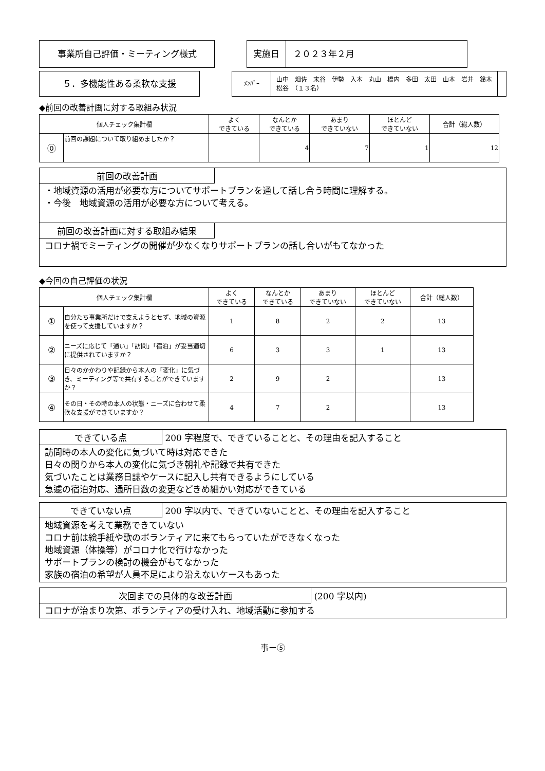事業所自己評価・ミーティング様式 実施日 ２０２３年２月
５．多機能性ある柔軟な支援
ﾒﾝﾊﾞｰ
山中　畑佐　末谷　伊勢　入本　丸山　橋内　多田　太田　山本　岩井　鈴木　松谷　（１３名）
◆前回の改善計画に対する取組み状況
| 個人チェック集計欄 | | よく できている | なんとか できている | あまり できていない | ほとんど できていない | 合計（総人数） |
| --- | --- | --- | --- | --- | --- | --- |
| ⓪ | 前回の課題について取り組めましたか？ | | 4 | 7 | 1 | 12 |
前回の改善計画
・地域資源の活用が必要な方についてサポートプランを通して話し合う時間に理解する。
・今後　地域資源の活用が必要な方について考える。
前回の改善計画に対する取組み結果
コロナ禍でミーティングの開催が少なくなりサポートプランの話し合いがもてなかった
◆今回の自己評価の状況
| 個人チェック集計欄 | | よく できている | なんとか できている | あまり できていない | ほとんど できていない | 合計（総人数） |
| --- | --- | --- | --- | --- | --- | --- |
| ① | 自分たち事業所だけで支えようとせず、地域の資源を使って支援していますか？ | 1 | 8 | 2 | 2 | 13 |
| ② | ニーズに応じて「通い」「訪問」「宿泊」が妥当適切に提供されていますか？ | 6 | 3 | 3 | 1 | 13 |
| ③ | 日々のかかわりや記録から本人の「変化」に気づき、ミーティング等で共有することができていますか？ | 2 | 9 | 2 | | 13 |
| ④ | その日・その時の本人の状態・ニーズに合わせて柔軟な支援ができていますか？ | 4 | 7 | 2 | | 13 |
できている点 200 字程度で、できていることと、その理由を記入すること
訪問時の本人の変化に気づいて時は対応できた
日々の関りから本人の変化に気づき朝礼や記録で共有できた
気づいたことは業務日誌やケースに記入し共有できるようにしている
急遽の宿泊対応、通所日数の変更などきめ細かい対応ができている
できていない点 200 字以内で、できていないことと、その理由を記入すること
地域資源を考えて業務できていない
コロナ前は絵手紙や歌のボランティアに来てもらっていたができなくなった
地域資源（体操等）がコロナ化で行けなかった
サポートプランの検討の機会がもてなかった
家族の宿泊の希望が人員不足により沿えないケースもあった
次回までの具体的な改善計画 (200 字以内)
コロナが治まり次第、ボランティアの受け入れ、地域活動に参加する
事ー⑤